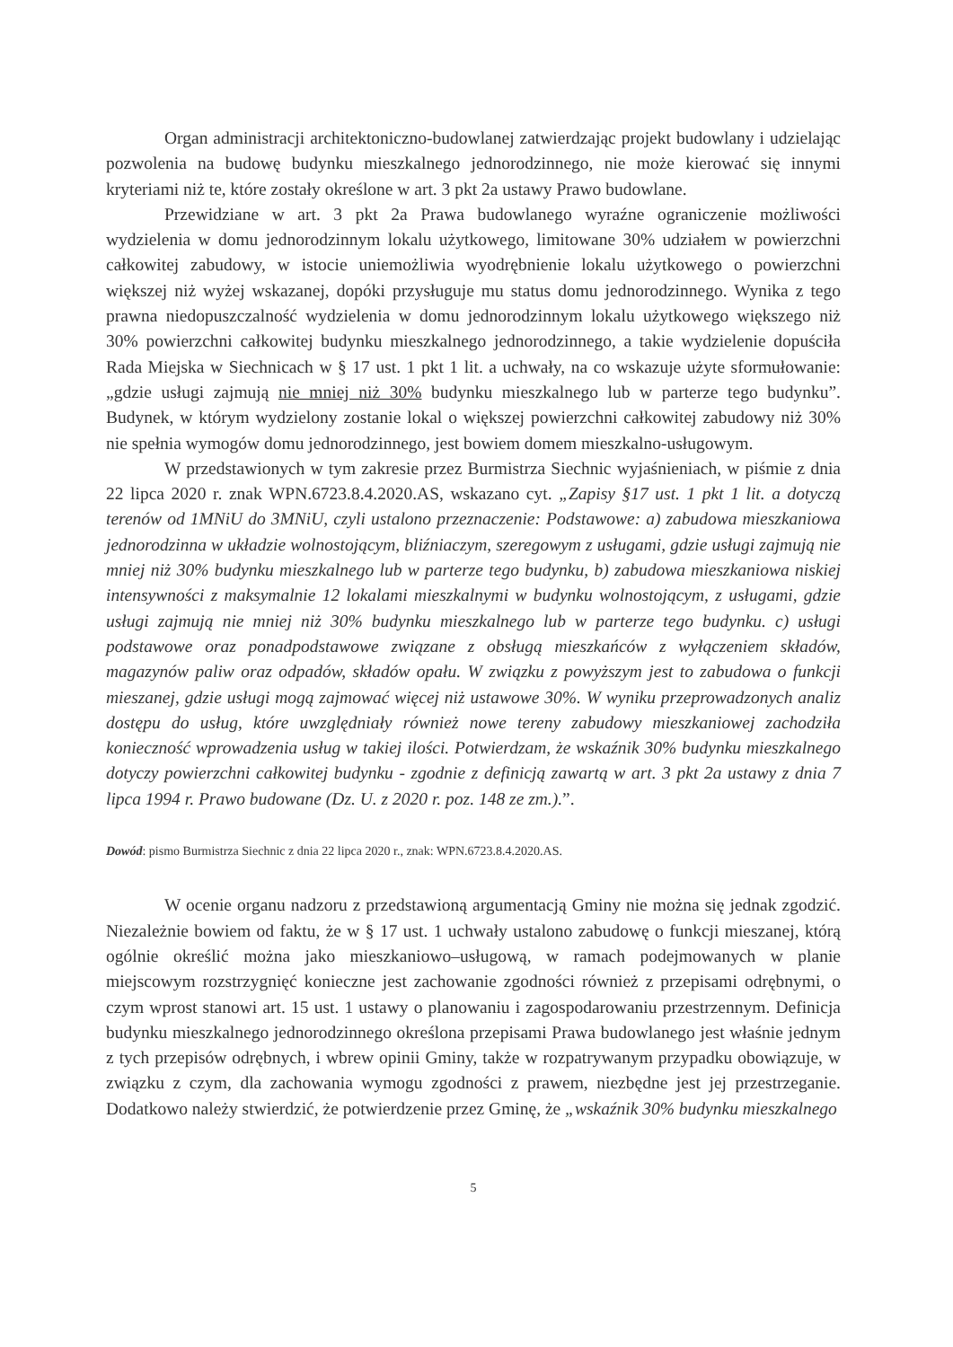Organ administracji architektoniczno-budowlanej zatwierdzając projekt budowlany i udzielając pozwolenia na budowę budynku mieszkalnego jednorodzinnego, nie może kierować się innymi kryteriami niż te, które zostały określone w art. 3 pkt 2a ustawy Prawo budowlane.
Przewidziane w art. 3 pkt 2a Prawa budowlanego wyraźne ograniczenie możliwości wydzielenia w domu jednorodzinnym lokalu użytkowego, limitowane 30% udziałem w powierzchni całkowitej zabudowy, w istocie uniemożliwia wyodrębnienie lokalu użytkowego o powierzchni większej niż wyżej wskazanej, dopóki przysługuje mu status domu jednorodzinnego. Wynika z tego prawna niedopuszczalność wydzielenia w domu jednorodzinnym lokalu użytkowego większego niż 30% powierzchni całkowitej budynku mieszkalnego jednorodzinnego, a takie wydzielenie dopuściła Rada Miejska w Siechnicach w § 17 ust. 1 pkt 1 lit. a uchwały, na co wskazuje użyte sformułowanie: „gdzie usługi zajmują nie mniej niż 30% budynku mieszkalnego lub w parterze tego budynku”. Budynek, w którym wydzielony zostanie lokal o większej powierzchni całkowitej zabudowy niż 30% nie spełnia wymogów domu jednorodzinnego, jest bowiem domem mieszkalno-usługowym.
W przedstawionych w tym zakresie przez Burmistrza Siechnic wyjaśnieniach, w piśmie z dnia 22 lipca 2020 r. znak WPN.6723.8.4.2020.AS, wskazano cyt. „Zapisy §17 ust. 1 pkt 1 lit. a dotyczą terenów od 1MNiU do 3MNiU, czyli ustalono przeznaczenie: Podstawowe: a) zabudowa mieszkaniowa jednorodzinna w układzie wolnostojącym, bliźniaczym, szeregowym z usługami, gdzie usługi zajmują nie mniej niż 30% budynku mieszkalnego lub w parterze tego budynku, b) zabudowa mieszkaniowa niskiej intensywności z maksymalnie 12 lokalami mieszkalnymi w budynku wolnostojącym, z usługami, gdzie usługi zajmują nie mniej niż 30% budynku mieszkalnego lub w parterze tego budynku. c) usługi podstawowe oraz ponadpodstawowe związane z obsługą mieszkańców z wyłączeniem składów, magazynów paliw oraz odpadów, składów opału. W związku z powyższym jest to zabudowa o funkcji mieszanej, gdzie usługi mogą zajmować więcej niż ustawowe 30%. W wyniku przeprowadzonych analiz dostępu do usług, które uwzględniały również nowe tereny zabudowy mieszkaniowej zachodziła konieczność wprowadzenia usług w takiej ilości. Potwierdzam, że wskaźnik 30% budynku mieszkalnego dotyczy powierzchni całkowitej budynku - zgodnie z definicją zawartą w art. 3 pkt 2a ustawy z dnia 7 lipca 1994 r. Prawo budowane (Dz. U. z 2020 r. poz. 148 ze zm.).”.
Dowód: pismo Burmistrza Siechnic z dnia 22 lipca 2020 r., znak: WPN.6723.8.4.2020.AS.
W ocenie organu nadzoru z przedstawioną argumentacją Gminy nie można się jednak zgodzić. Niezależnie bowiem od faktu, że w § 17 ust. 1 uchwały ustalono zabudowę o funkcji mieszanej, którą ogólnie określić można jako mieszkaniowo–usługową, w ramach podejmowanych w planie miejscowym rozstrzygnięć konieczne jest zachowanie zgodności również z przepisami odrębnymi, o czym wprost stanowi art. 15 ust. 1 ustawy o planowaniu i zagospodarowaniu przestrzennym. Definicja budynku mieszkalnego jednorodzinnego określona przepisami Prawa budowlanego jest właśnie jednym z tych przepisów odrębnych, i wbrew opinii Gminy, także w rozpatrywanym przypadku obowiązuje, w związku z czym, dla zachowania wymogu zgodności z prawem, niezbędne jest jej przestrzeganie. Dodatkowo należy stwierdzić, że potwierdzenie przez Gminę, że „wskaźnik 30% budynku mieszkalnego
5